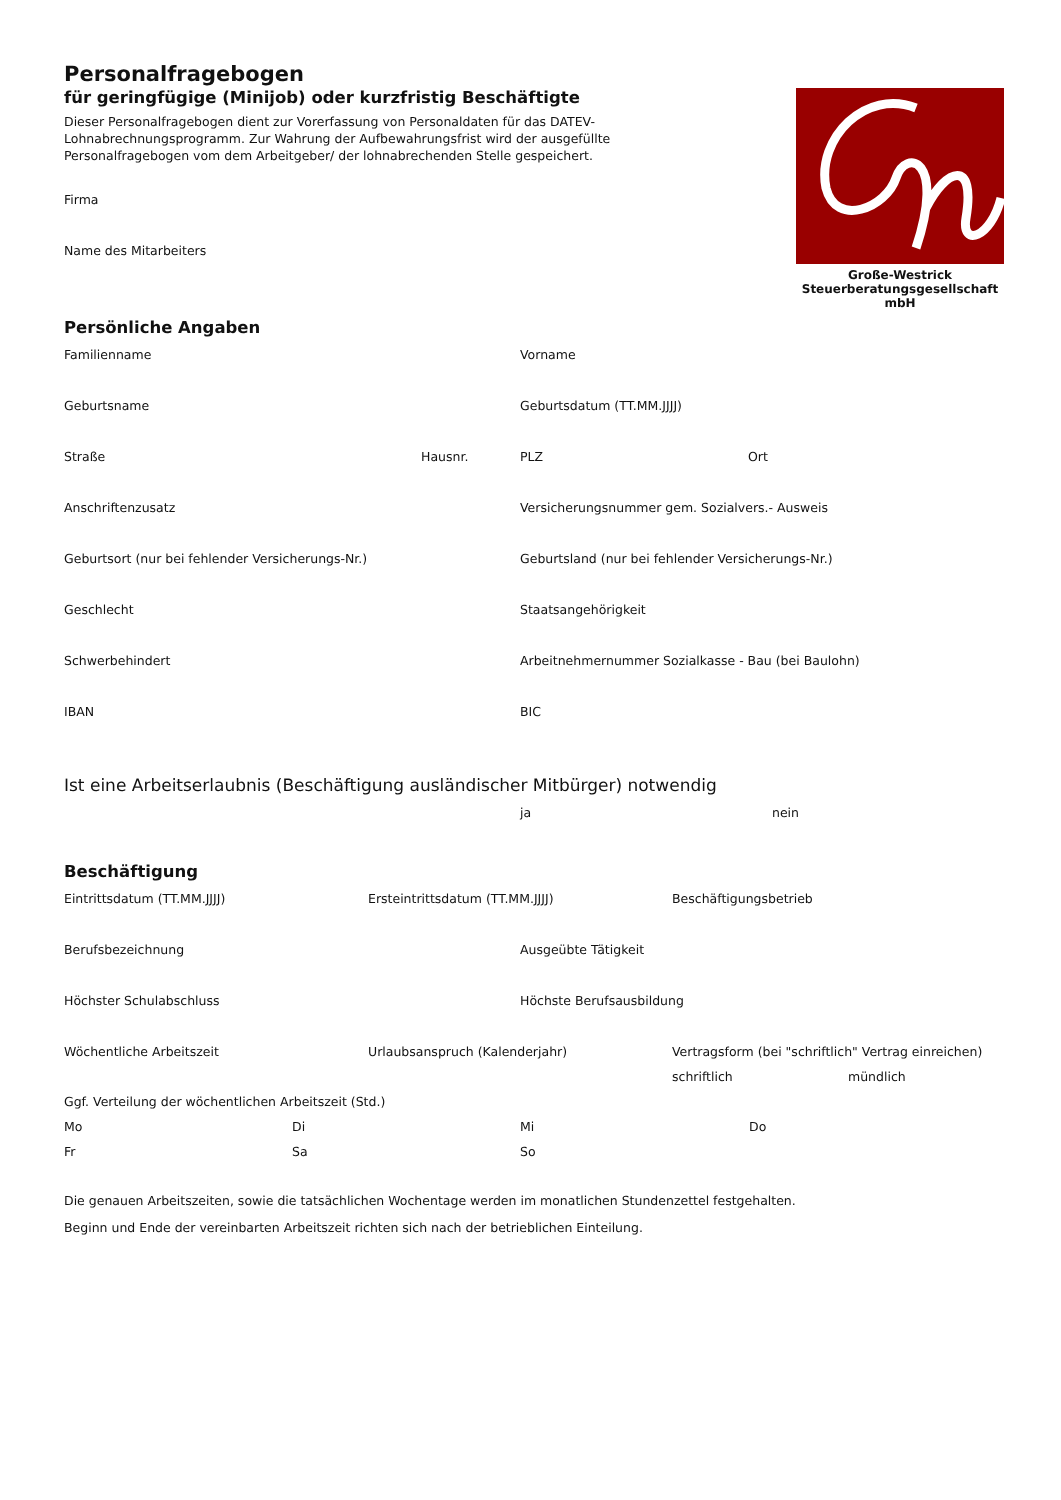Große-Westrick
Steuerberatungsgesellschaft mbH
Personalfragebogen
für geringfügige (Minijob) oder kurzfristig Beschäftigte
Dieser Personalfragebogen dient zur Vorerfassung von Personaldaten für das DATEV-Lohnab­rechnungsprogramm. Zur Wahrung der Aufbewahrungsfrist wird der ausgefüllte Personalfrage­bogen vom dem Arbeitgeber/ der lohnabrechenden Stelle gespeichert.
Firma
Name des Mitarbeiters
Persönliche Angaben
Familienname Vorname
Geburtsname Geburtsdatum (TT.MM.JJJJ)
Straße Hausnr. PLZ Ort
Anschriftenzusatz Versicherungsnummer gem. Sozialvers.- Ausweis
Geburtsort (nur bei fehlender Versicherungs-Nr.) Geburtsland (nur bei fehlender Versicherungs-Nr.)
Geschlecht Staatsangehörigkeit
Schwerbehindert Arbeitnehmernummer Sozialkasse - Bau (bei Baulohn)
IBAN BIC
Ist eine Arbeitserlaubnis (Beschäftigung ausländischer Mitbürger) notwendig
ja nein
Beschäftigung
Eintrittsdatum (TT.MM.JJJJ) Ersteintrittsdatum (TT.MM.JJJJ) Beschäftigungsbetrieb
Berufsbezeichnung Ausgeübte Tätigkeit
Höchster Schulabschluss Höchste Berufsausbildung
Wöchentliche Arbeitszeit Urlaubsanspruch (Kalenderjahr) Vertragsform (bei "schriftlich" Vertrag einreichen)
schriftlich mündlich
Ggf. Verteilung der wöchentlichen Arbeitszeit (Std.)
Mo Di Mi Do
Fr Sa So
Die genauen Arbeitszeiten, sowie die tatsächlichen Wochentage werden im monatlichen Stundenzettel festgehalten.
Beginn und Ende der vereinbarten Arbeitszeit richten sich nach der betrieblichen Einteilung.